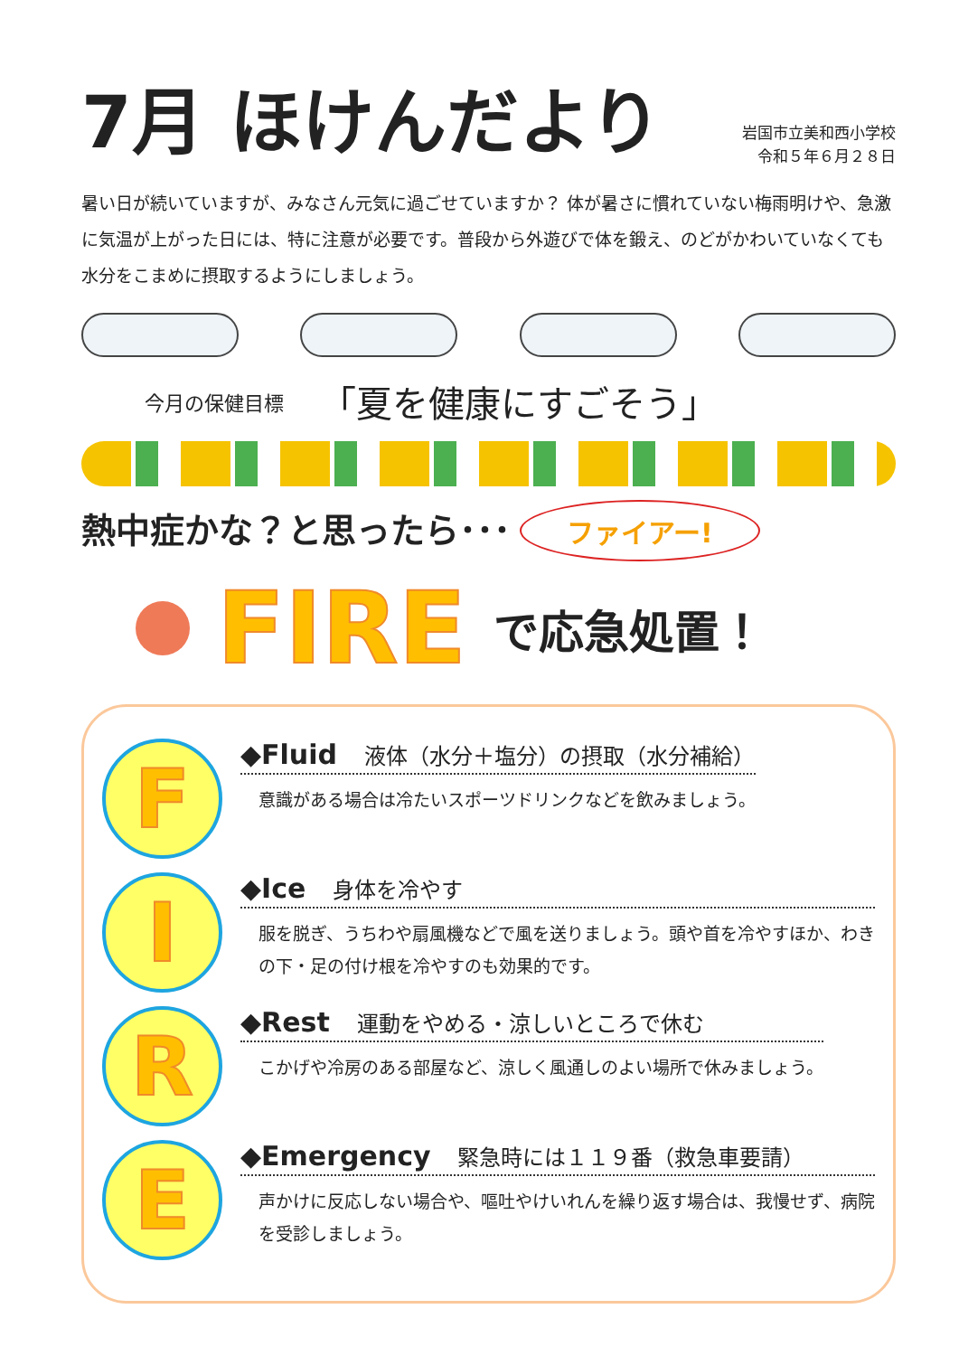7月 ほけんだより
岩国市立美和西小学校
令和５年６月２８日
暑い日が続いていますが、みなさん元気に過ごせていますか？ 体が暑さに慣れていない梅雨明けや、急激に気温が上がった日には、特に注意が必要です。普段から外遊びで体を鍛え、のどがかわいていなくても水分をこまめに摂取するようにしましょう。
今月の保健目標 「夏を健康にすごそう」
熱中症かな？と思ったら･･･ ファイアー!
FIRE で応急処置！
F
◆Fluid 液体（水分＋塩分）の摂取（水分補給）
意識がある場合は冷たいスポーツドリンクなどを飲みましょう。
I
◆Ice 身体を冷やす
服を脱ぎ、うちわや扇風機などで風を送りましょう。頭や首を冷やすほか、わきの下・足の付け根を冷やすのも効果的です。
R
◆Rest 運動をやめる・涼しいところで休む
こかげや冷房のある部屋など、涼しく風通しのよい場所で休みましょう。
E
◆Emergency 緊急時には１１９番（救急車要請）
声かけに反応しない場合や、嘔吐やけいれんを繰り返す場合は、我慢せず、病院を受診しましょう。